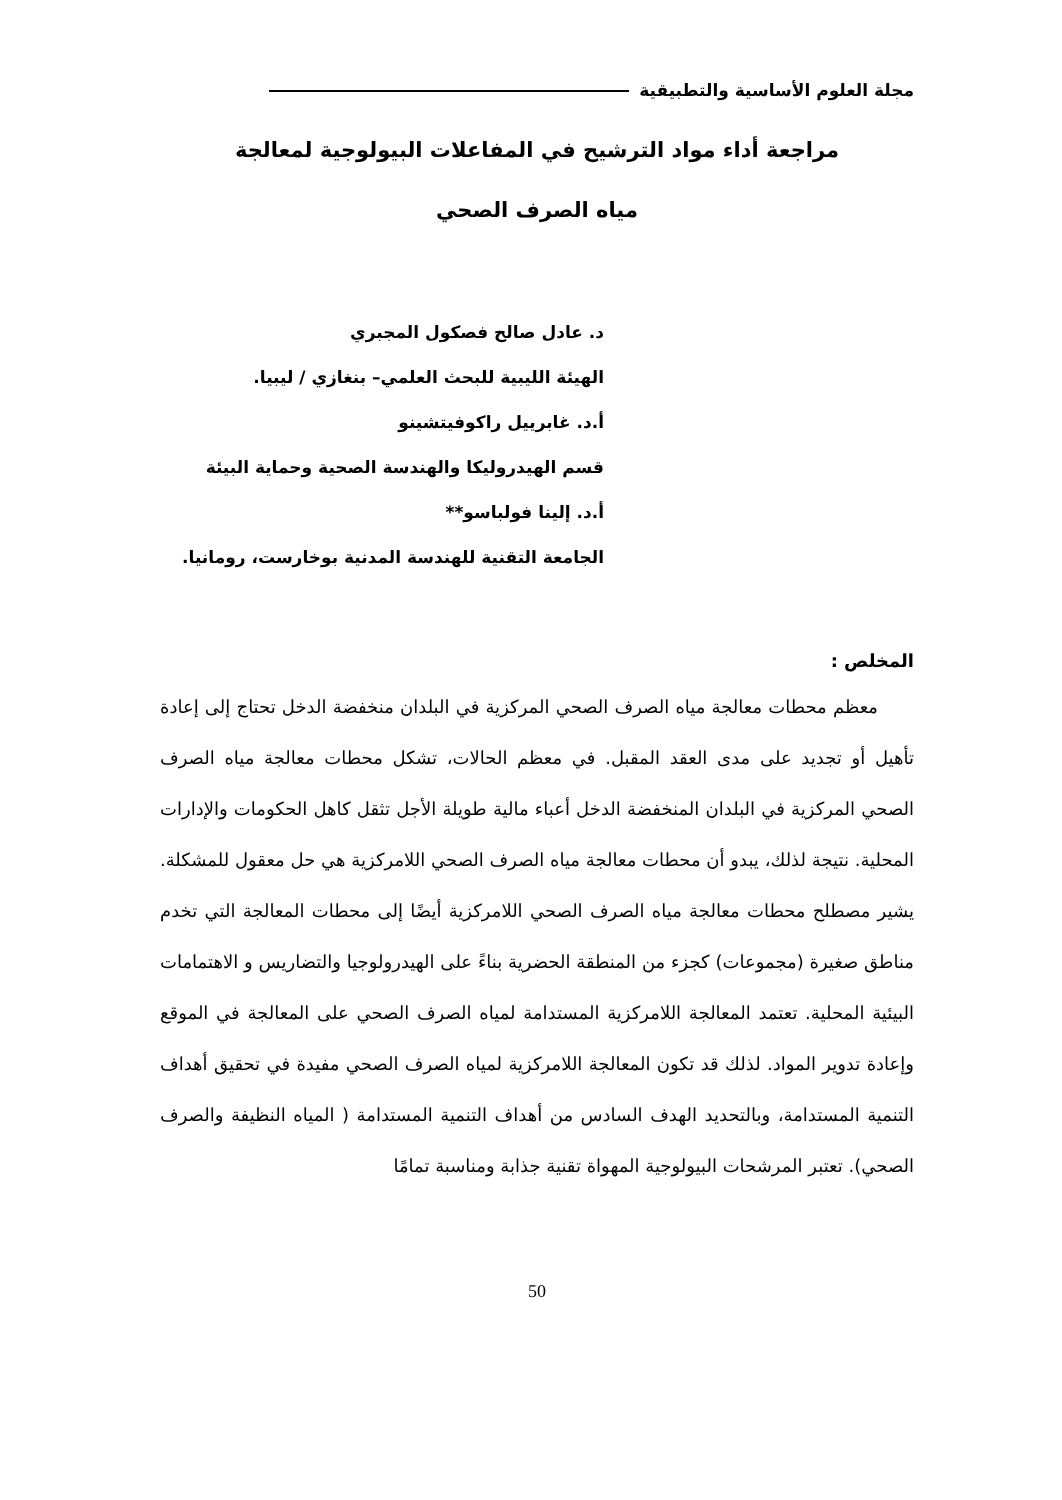مجلة العلوم الأساسية والتطبيقية
مراجعة أداء مواد الترشيح في المفاعلات البيولوجية لمعالجة
مياه الصرف الصحي
د. عادل صالح فصكول المجبري
الهيئة الليبية للبحث العلمي– بنغازي / ليبيا.
أ.د. غابرييل راكوفيتشينو
قسم الهيدروليكا والهندسة الصحية وحماية البيئة
أ.د. إلينا فولباسو**
الجامعة التقنية للهندسة المدنية بوخارست، رومانيا.
المخلص :
  معظم محطات معالجة مياه الصرف الصحي المركزية في البلدان منخفضة الدخل تحتاج إلى إعادة تأهيل أو تجديد على مدى العقد المقبل. في معظم الحالات، تشكل محطات معالجة مياه الصرف الصحي المركزية في البلدان المنخفضة الدخل أعباء مالية طويلة الأجل تثقل كاهل الحكومات والإدارات المحلية. نتيجة لذلك، يبدو أن محطات معالجة مياه الصرف الصحي اللامركزية هي حل معقول للمشكلة. يشير مصطلح محطات معالجة مياه الصرف الصحي اللامركزية أيضًا إلى محطات المعالجة التي تخدم مناطق صغيرة (مجموعات) كجزء من المنطقة الحضرية بناءً على الهيدرولوجيا والتضاريس و الاهتمامات البيئية المحلية. تعتمد المعالجة اللامركزية المستدامة لمياه الصرف الصحي على المعالجة في الموقع وإعادة تدوير المواد. لذلك قد تكون المعالجة اللامركزية لمياه الصرف الصحي مفيدة في تحقيق أهداف التنمية المستدامة، وبالتحديد الهدف السادس من أهداف التنمية المستدامة ( المياه النظيفة والصرف الصحي). تعتبر المرشحات البيولوجية المهواة تقنية جذابة ومناسبة تمامًا
50